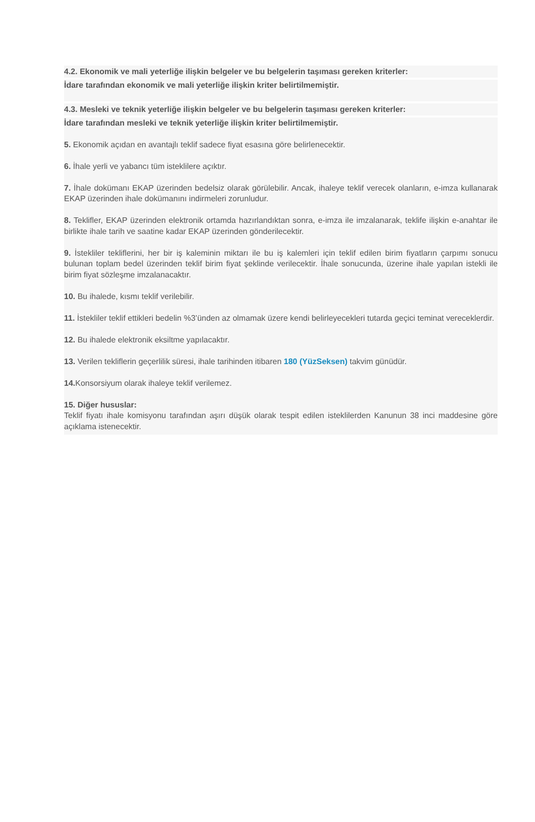4.2. Ekonomik ve mali yeterliğe ilişkin belgeler ve bu belgelerin taşıması gereken kriterler:
İdare tarafından ekonomik ve mali yeterliğe ilişkin kriter belirtilmemiştir.
4.3. Mesleki ve teknik yeterliğe ilişkin belgeler ve bu belgelerin taşıması gereken kriterler:
İdare tarafından mesleki ve teknik yeterliğe ilişkin kriter belirtilmemiştir.
5. Ekonomik açıdan en avantajlı teklif sadece fiyat esasına göre belirlenecektir.
6. İhale yerli ve yabancı tüm isteklilere açıktır.
7. İhale dokümanı EKAP üzerinden bedelsiz olarak görülebilir. Ancak, ihaleye teklif verecek olanların, e-imza kullanarak EKAP üzerinden ihale dokümanını indirmeleri zorunludur.
8. Teklifler, EKAP üzerinden elektronik ortamda hazırlandıktan sonra, e-imza ile imzalanarak, teklife ilişkin e-anahtar ile birlikte ihale tarih ve saatine kadar EKAP üzerinden gönderilecektir.
9. İstekliler tekliflerini, her bir iş kaleminin miktarı ile bu iş kalemleri için teklif edilen birim fiyatların çarpımı sonucu bulunan toplam bedel üzerinden teklif birim fiyat şeklinde verilecektir. İhale sonucunda, üzerine ihale yapılan istekli ile birim fiyat sözleşme imzalanacaktır.
10. Bu ihalede, kısmı teklif verilebilir.
11. İstekliler teklif ettikleri bedelin %3’ünden az olmamak üzere kendi belirleyecekleri tutarda geçici teminat vereceklerdir.
12. Bu ihalede elektronik eksiltme yapılacaktır.
13. Verilen tekliflerin geçerlilik süresi, ihale tarihinden itibaren 180 (YüzSeksen) takvim günüdür.
14. Konsorsiyum olarak ihaleye teklif verilemez.
15. Diğer hususlar:
Teklif fiyatı ihale komisyonu tarafından aşırı düşük olarak tespit edilen isteklilerden Kanunun 38 inci maddesine göre açıklama istenecektir.